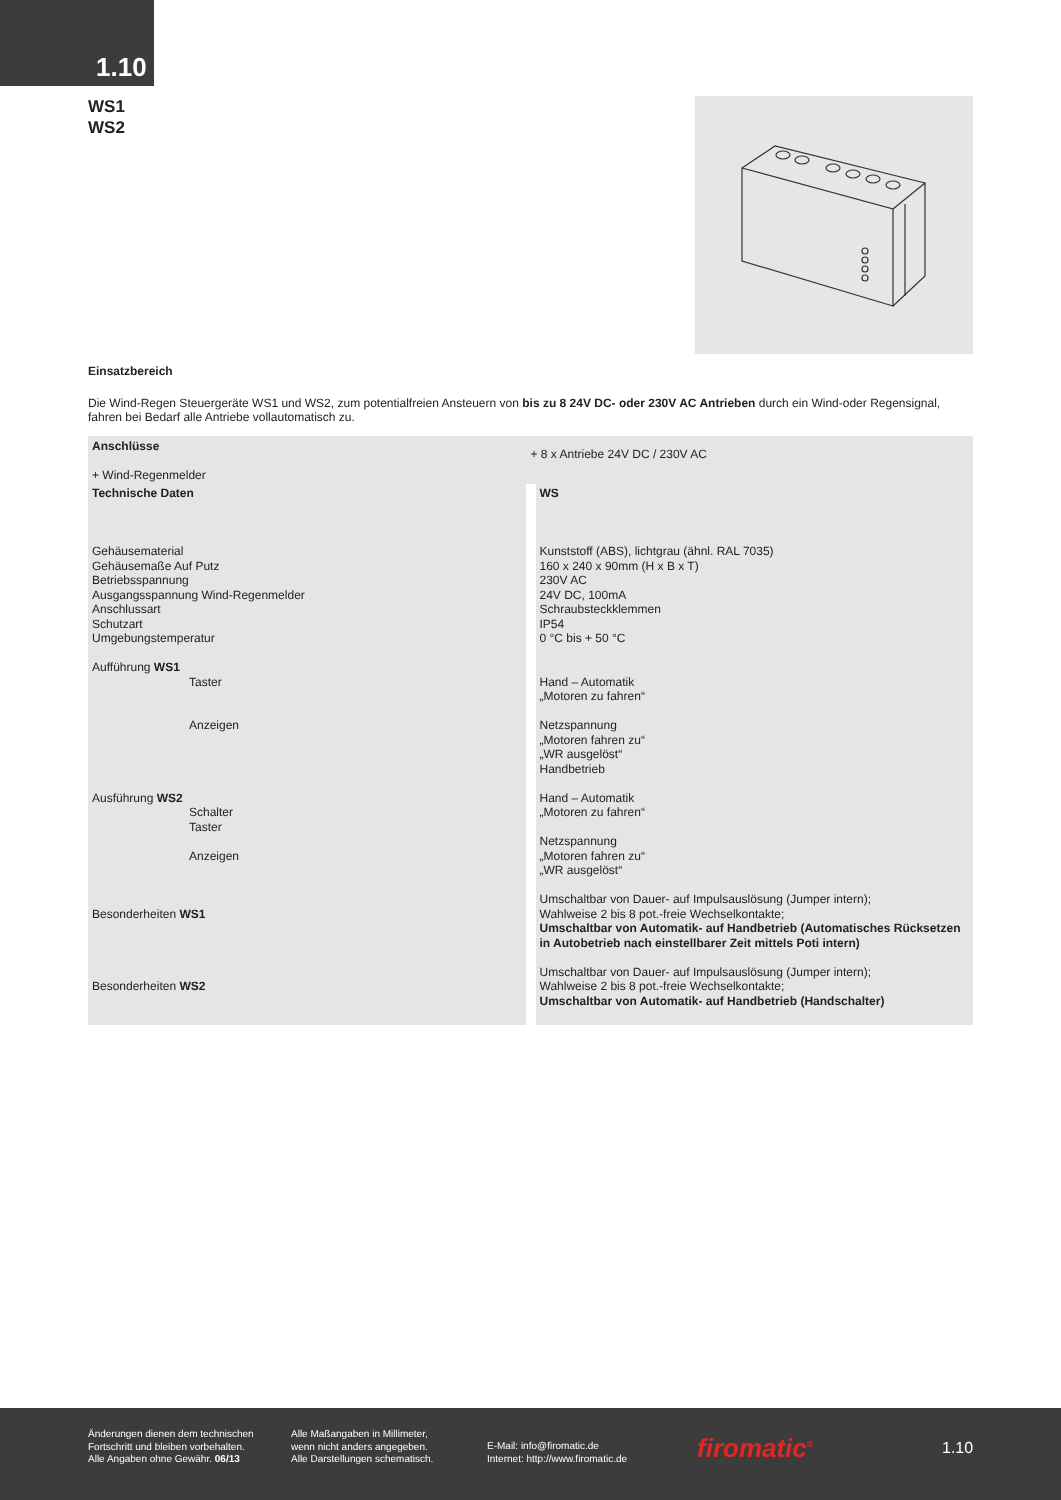1.10
WS1
WS2
Einsatzbereich
Die Wind-Regen Steuergeräte WS1 und WS2, zum potentialfreien Ansteuern von bis zu 8 24V DC- oder 230V AC Antrieben durch ein Wind-oder Regensignal, fahren bei Bedarf alle Antriebe vollautomatisch zu.
| Anschlüsse + Wind-Regenmelder |
| | + 8 x Antriebe 24V DC / 230V AC |
| Technische Daten Gehäusematerial Gehäusemaße Auf Putz Betriebsspannung Ausgangsspannung Wind-Regenmelder Anschlussart Schutzart Umgebungstemperatur Aufführung WS1 Taster Anzeigen Ausführung WS2 Schalter Taster Anzeigen Besonderheiten WS1 Besonderheiten WS2 | WS Kunststoff (ABS), lichtgrau (ähnl. RAL 7035) 160 x 240 x 90mm (H x B x T) 230V AC 24V DC, 100mA Schraubsteckklemmen IP54 0 °C bis + 50 °C Hand – Automatik „Motoren zu fahren“ Netzspannung „Motoren fahren zu“ „WR ausgelöst“ Handbetrieb Hand – Automatik „Motoren zu fahren“ Netzspannung „Motoren fahren zu“ „WR ausgelöst“ Umschaltbar von Dauer- auf Impulsauslösung (Jumper intern); Wahlweise 2 bis 8 pot.-freie Wechselkontakte; Umschaltbar von Automatik- auf Handbetrieb (Automatisches Rücksetzen in Autobetrieb nach einstellbarer Zeit mittels Poti intern) Umschaltbar von Dauer- auf Impulsauslösung (Jumper intern); Wahlweise 2 bis 8 pot.-freie Wechselkontakte; Umschaltbar von Automatik- auf Handbetrieb (Handschalter) |
Änderungen dienen dem technischen
Fortschritt und bleiben vorbehalten.
Alle Angaben ohne Gewähr. 06/13
Alle Maßangaben in Millimeter,
wenn nicht anders angegeben.
Alle Darstellungen schematisch.
E-Mail: info@firomatic.de
Internet: http://www.firomatic.de
firomatic<sup>®</sup> 1.10